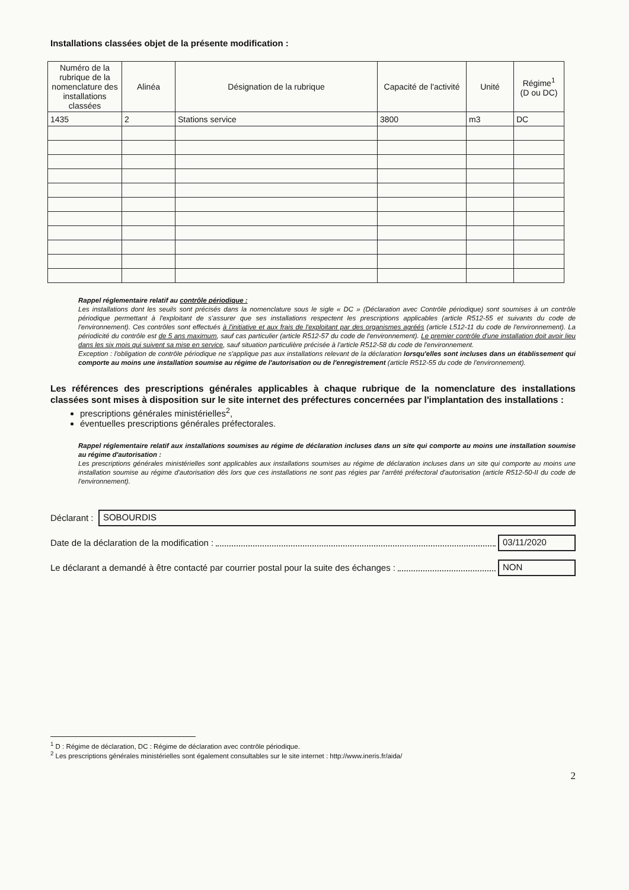Installations classées objet de la présente modification :
| Numéro de la rubrique de la nomenclature des installations classées | Alinéa | Désignation de la rubrique | Capacité de l'activité | Unité | Régime<sup>1</sup> (D ou DC) |
| --- | --- | --- | --- | --- | --- |
| 1435 | 2 | Stations service | 3800 | m3 | DC |
Rappel réglementaire relatif au contrôle périodique :
Les installations dont les seuils sont précisés dans la nomenclature sous le sigle « DC » (Déclaration avec Contrôle périodique) sont soumises à un contrôle périodique permettant à l'exploitant de s'assurer que ses installations respectent les prescriptions applicables (article R512-55 et suivants du code de l'environnement). Ces contrôles sont effectués à l'initiative et aux frais de l'exploitant par des organismes agréés (article L512-11 du code de l'environnement). La périodicité du contrôle est de 5 ans maximum, sauf cas particulier (article R512-57 du code de l'environnement). Le premier contrôle d'une installation doit avoir lieu dans les six mois qui suivent sa mise en service, sauf situation particulière précisée à l'article R512-58 du code de l'environnement.
Exception : l'obligation de contrôle périodique ne s'applique pas aux installations relevant de la déclaration lorsqu'elles sont incluses dans un établissement qui comporte au moins une installation soumise au régime de l'autorisation ou de l'enregistrement (article R512-55 du code de l'environnement).
Les références des prescriptions générales applicables à chaque rubrique de la nomenclature des installations classées sont mises à disposition sur le site internet des préfectures concernées par l'implantation des installations :
prescriptions générales ministérielles<sup>2</sup>,
éventuelles prescriptions générales préfectorales.
Rappel réglementaire relatif aux installations soumises au régime de déclaration incluses dans un site qui comporte au moins une installation soumise au régime d'autorisation :
Les prescriptions générales ministérielles sont applicables aux installations soumises au régime de déclaration incluses dans un site qui comporte au moins une installation soumise au régime d'autorisation dès lors que ces installations ne sont pas régies par l'arrêté préfectoral d'autorisation (article R512-50-II du code de l'environnement).
Déclarant :
SOBOURDIS
Date de la déclaration de la modification :
03/11/2020
Le déclarant a demandé à être contacté par courrier postal pour la suite des échanges :
NON
<sup>1</sup> D : Régime de déclaration, DC : Régime de déclaration avec contrôle périodique.
<sup>2</sup> Les prescriptions générales ministérielles sont également consultables sur le site internet : http://www.ineris.fr/aida/
2